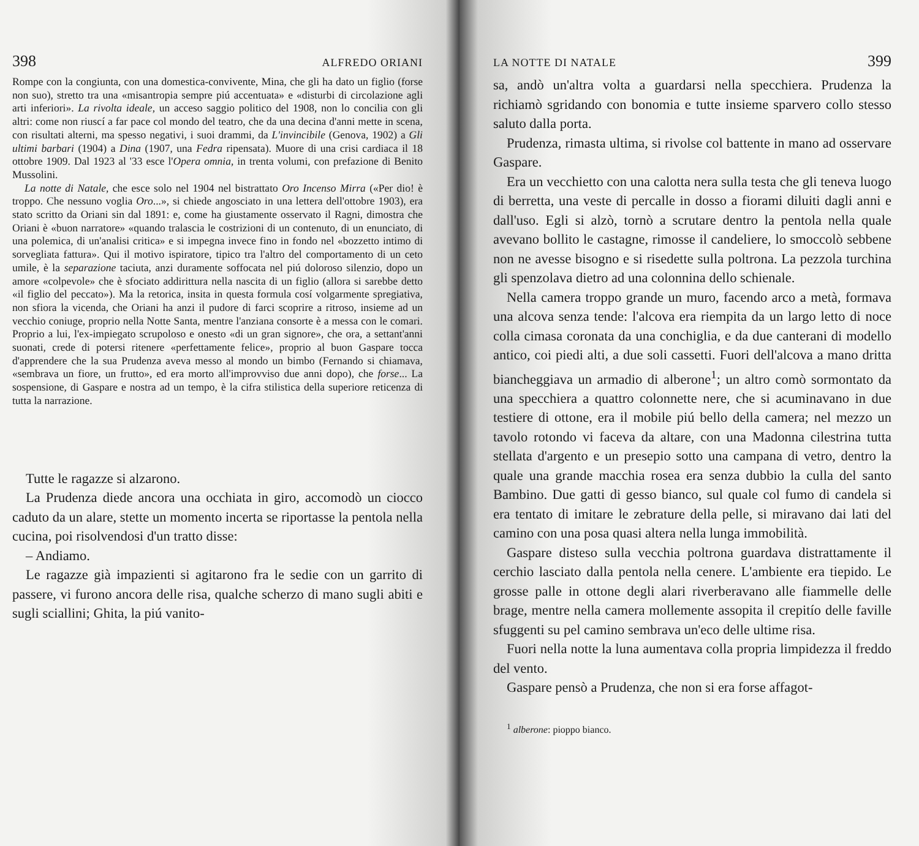398 ALFREDO ORIANI
Rompe con la congiunta, con una domestica-convivente, Mina, che gli ha dato un figlio (forse non suo), stretto tra una «misantropia sempre piú accentuata» e «disturbi di circolazione agli arti inferiori». La rivolta ideale, un acceso saggio politico del 1908, non lo concilia con gli altri: come non riuscí a far pace col mondo del teatro, che da una decina d'anni mette in scena, con risultati alterni, ma spesso negativi, i suoi drammi, da L'invincibile (Genova, 1902) a Gli ultimi barbari (1904) a Dina (1907, una Fedra ripensata). Muore di una crisi cardiaca il 18 ottobre 1909. Dal 1923 al '33 esce l'Opera omnia, in trenta volumi, con prefazione di Benito Mussolini.
La notte di Natale, che esce solo nel 1904 nel bistrattato Oro Incenso Mirra («Per dio! è troppo. Che nessuno voglia Oro...», si chiede angosciato in una lettera dell'ottobre 1903), era stato scritto da Oriani sin dal 1891: e, come ha giustamente osservato il Ragni, dimostra che Oriani è «buon narratore» «quando tralascia le costrizioni di un contenuto, di un enunciato, di una polemica, di un'analisi critica» e si impegna invece fino in fondo nel «bozzetto intimo di sorvegliata fattura». Qui il motivo ispiratore, tipico tra l'altro del comportamento di un ceto umile, è la separazione taciuta, anzi duramente soffocata nel piú doloroso silenzio, dopo un amore «colpevole» che è sfociato addirittura nella nascita di un figlio (allora si sarebbe detto «il figlio del peccato»). Ma la retorica, insita in questa formula cosí volgarmente spregiativa, non sfiora la vicenda, che Oriani ha anzi il pudore di farci scoprire a ritroso, insieme ad un vecchio coniuge, proprio nella Notte Santa, mentre l'anziana consorte è a messa con le comari. Proprio a lui, l'ex-impiegato scrupoloso e onesto «di un gran signore», che ora, a settant'anni suonati, crede di potersi ritenere «perfettamente felice», proprio al buon Gaspare tocca d'apprendere che la sua Prudenza aveva messo al mondo un bimbo (Fernando si chiamava, «sembrava un fiore, un frutto», ed era morto all'improvviso due anni dopo), che forse... La sospensione, di Gaspare e nostra ad un tempo, è la cifra stilistica della superiore reticenza di tutta la narrazione.
Tutte le ragazze si alzarono.
La Prudenza diede ancora una occhiata in giro, accomodò un ciocco caduto da un alare, stette un momento incerta se riportasse la pentola nella cucina, poi risolvendosi d'un tratto disse:
– Andiamo.
Le ragazze già impazienti si agitarono fra le sedie con un garrito di passere, vi furono ancora delle risa, qualche scherzo di mano sugli abiti e sugli sciallini; Ghita, la piú vanito-
LA NOTTE DI NATALE 399
sa, andò un'altra volta a guardarsi nella specchiera. Prudenza la richiamò sgridando con bonomia e tutte insieme sparvero collo stesso saluto dalla porta.
Prudenza, rimasta ultima, si rivolse col battente in mano ad osservare Gaspare.
Era un vecchietto con una calotta nera sulla testa che gli teneva luogo di berretta, una veste di percalle in dosso a fiorami diluiti dagli anni e dall'uso. Egli si alzò, tornò a scrutare dentro la pentola nella quale avevano bollito le castagne, rimosse il candeliere, lo smoccolò sebbene non ne avesse bisogno e si risedette sulla poltrona. La pezzola turchina gli spenzolava dietro ad una colonnina dello schienale.
Nella camera troppo grande un muro, facendo arco a metà, formava una alcova senza tende: l'alcova era riempita da un largo letto di noce colla cimasa coronata da una conchiglia, e da due canterani di modello antico, coi piedi alti, a due soli cassetti. Fuori dell'alcova a mano dritta biancheggiava un armadio di alberone<sup>1</sup>; un altro comò sormontato da una specchiera a quattro colonnette nere, che si acuminavano in due testiere di ottone, era il mobile piú bello della camera; nel mezzo un tavolo rotondo vi faceva da altare, con una Madonna cilestrina tutta stellata d'argento e un presepio sotto una campana di vetro, dentro la quale una grande macchia rosea era senza dubbio la culla del santo Bambino. Due gatti di gesso bianco, sul quale col fumo di candela si era tentato di imitare le zebrature della pelle, si miravano dai lati del camino con una posa quasi altera nella lunga immobilità.
Gaspare disteso sulla vecchia poltrona guardava distrattamente il cerchio lasciato dalla pentola nella cenere. L'ambiente era tiepido. Le grosse palle in ottone degli alari riverberavano alle fiammelle delle brage, mentre nella camera mollemente assopita il crepitío delle faville sfuggenti su pel camino sembrava un'eco delle ultime risa.
Fuori nella notte la luna aumentava colla propria limpidezza il freddo del vento.
Gaspare pensò a Prudenza, che non si era forse affagot-
<sup>1</sup> alberone: pioppo bianco.